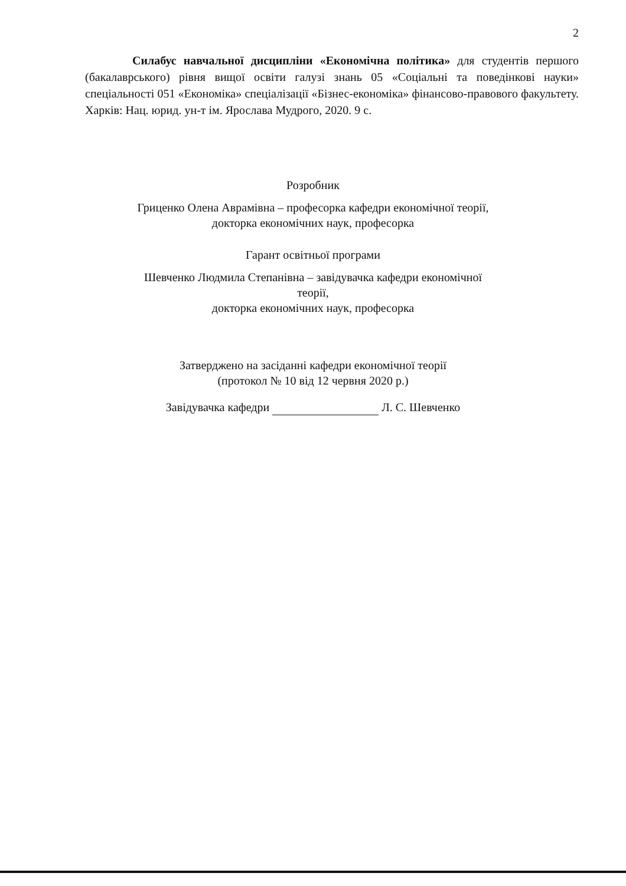2
    Силабус навчальної дисципліни «Економічна політика» для студентів першого (бакалаврського) рівня вищої освіти галузі знань 05 «Соціальні та поведінкові науки» спеціальності 051 «Економіка» спеціалізації «Бізнес-економіка» фінансово-правового факультету. Харків: Нац. юрид. ун-т ім. Ярослава Мудрого, 2020. 9 с.
Розробник
Гриценко Олена Аврамівна – професорка кафедри економічної теорії,
докторка економічних наук, професорка
Гарант освітньої програми
Шевченко Людмила Степанівна – завідувачка кафедри економічної теорії,
докторка економічних наук, професорка
Затверджено на засіданні кафедри економічної теорії
(протокол № 10 від 12 червня 2020 р.)
Завідувачка кафедри Л. С. Шевченко